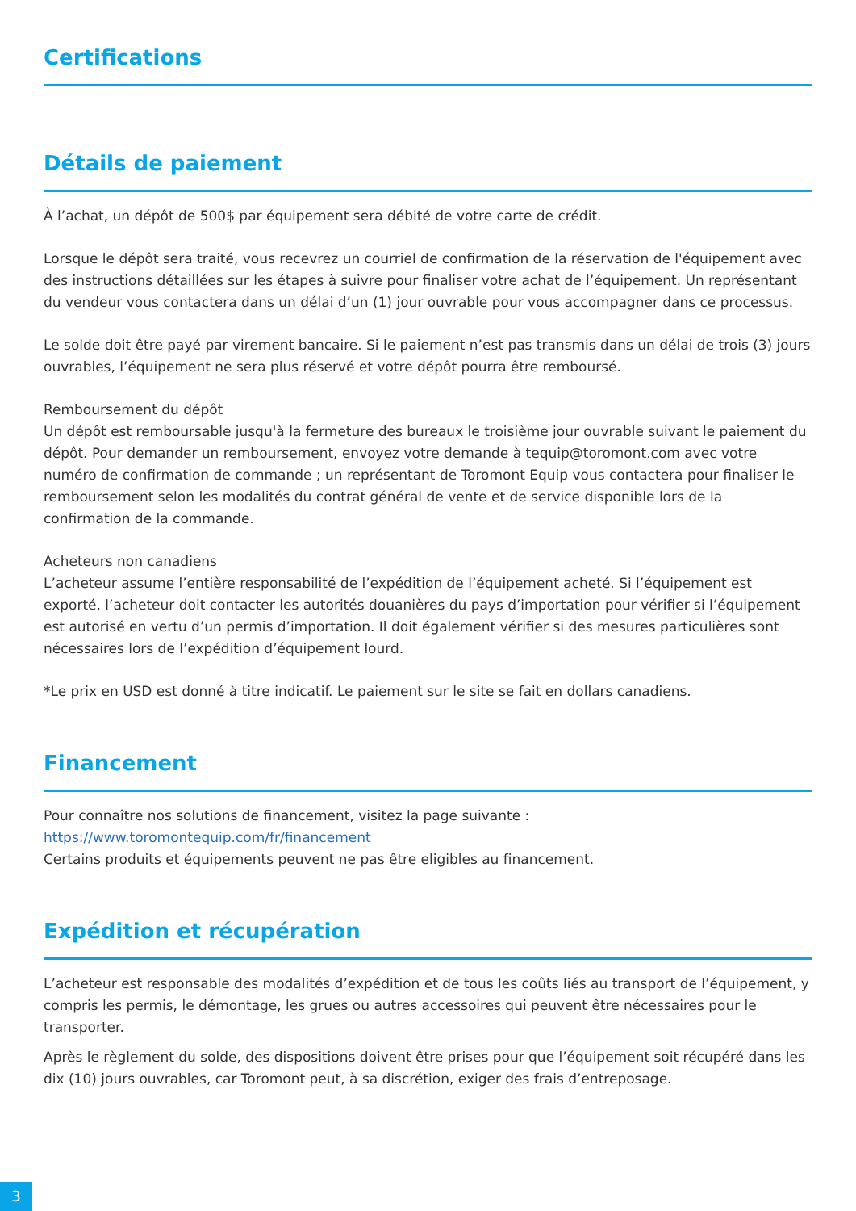Certifications
Détails de paiement
À l’achat, un dépôt de 500$ par équipement sera débité de votre carte de crédit.
Lorsque le dépôt sera traité, vous recevrez un courriel de confirmation de la réservation de l'équipement avec des instructions détaillées sur les étapes à suivre pour finaliser votre achat de l’équipement. Un représentant du vendeur vous contactera dans un délai d’un (1) jour ouvrable pour vous accompagner dans ce processus.
Le solde doit être payé par virement bancaire. Si le paiement n’est pas transmis dans un délai de trois (3) jours ouvrables, l’équipement ne sera plus réservé et votre dépôt pourra être remboursé.
Remboursement du dépôt
Un dépôt est remboursable jusqu'à la fermeture des bureaux le troisième jour ouvrable suivant le paiement du dépôt. Pour demander un remboursement, envoyez votre demande à tequip@toromont.com avec votre numéro de confirmation de commande ; un représentant de Toromont Equip vous contactera pour finaliser le remboursement selon les modalités du contrat général de vente et de service disponible lors de la confirmation de la commande.
Acheteurs non canadiens
L’acheteur assume l’entière responsabilité de l’expédition de l’équipement acheté. Si l’équipement est exporté, l’acheteur doit contacter les autorités douanières du pays d’importation pour vérifier si l’équipement est autorisé en vertu d’un permis d’importation. Il doit également vérifier si des mesures particulières sont nécessaires lors de l’expédition d’équipement lourd.
*Le prix en USD est donné à titre indicatif. Le paiement sur le site se fait en dollars canadiens.
Financement
Pour connaître nos solutions de financement, visitez la page suivante :
https://www.toromontequip.com/fr/financement
Certains produits et équipements peuvent ne pas être eligibles au financement.
Expédition et récupération
L’acheteur est responsable des modalités d’expédition et de tous les coûts liés au transport de l’équipement, y compris les permis, le démontage, les grues ou autres accessoires qui peuvent être nécessaires pour le transporter.
Après le règlement du solde, des dispositions doivent être prises pour que l’équipement soit récupéré dans les dix (10) jours ouvrables, car Toromont peut, à sa discrétion, exiger des frais d’entreposage.
3